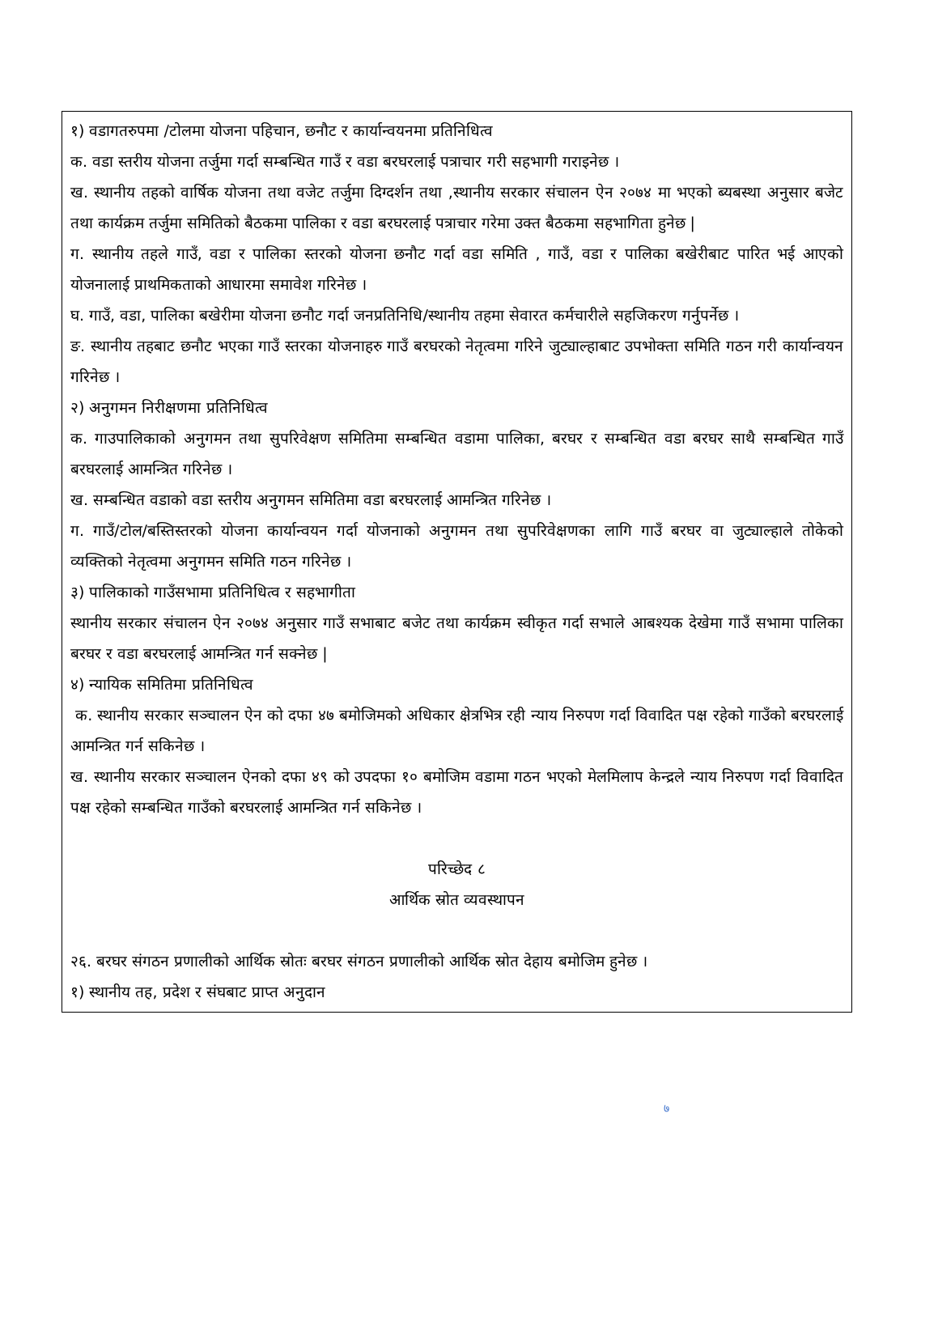१) वडागतरुपमा /टोलमा योजना पहिचान, छनौट र कार्यान्वयनमा प्रतिनिधित्व
क. वडा स्तरीय योजना तर्जुमा गर्दा सम्बन्धित गाउँ र वडा बरघरलाई पत्राचार गरी सहभागी गराइनेछ ।
ख. स्थानीय तहको वार्षिक योजना तथा वजेट तर्जुमा दिग्दर्शन तथा ,स्थानीय सरकार संचालन ऐन २०७४ मा भएको ब्यबस्था अनुसार बजेट तथा कार्यक्रम तर्जुमा समितिको बैठकमा पालिका र वडा बरघरलाई पत्राचार गरेमा उक्त बैठकमा सहभागिता हुनेछ |
ग. स्थानीय तहले गाउँ, वडा र पालिका स्तरको योजना छनौट गर्दा वडा समिति , गाउँ, वडा र पालिका बखेरीबाट पारित भई आएको योजनालाई प्राथमिकताको आधारमा समावेश गरिनेछ ।
घ. गाउँ, वडा, पालिका बखेरीमा योजना छनौट गर्दा जनप्रतिनिधि/स्थानीय तहमा सेवारत कर्मचारीले सहजिकरण गर्नुपर्नेछ ।
ङ. स्थानीय तहबाट छनौट भएका गाउँ स्तरका योजनाहरु गाउँ बरघरको नेतृत्वमा गरिने जुट्याल्हाबाट उपभोक्ता समिति गठन गरी कार्यान्वयन गरिनेछ ।
२) अनुगमन निरीक्षणमा प्रतिनिधित्व
क. गाउपालिकाको अनुगमन तथा सुपरिवेक्षण समितिमा सम्बन्धित वडामा पालिका, बरघर र सम्बन्धित वडा बरघर साथै सम्बन्धित गाउँ बरघरलाई आमन्त्रित गरिनेछ ।
ख. सम्बन्धित वडाको वडा स्तरीय अनुगमन समितिमा वडा बरघरलाई आमन्त्रित गरिनेछ ।
ग. गाउँ/टोल/बस्तिस्तरको योजना कार्यान्वयन गर्दा योजनाको अनुगमन तथा सुपरिवेक्षणका लागि गाउँ बरघर वा जुट्याल्हाले तोकेको व्यक्तिको नेतृत्वमा अनुगमन समिति गठन गरिनेछ ।
३) पालिकाको गाउँसभामा प्रतिनिधित्व र सहभागीता
स्थानीय सरकार संचालन ऐन २०७४ अनुसार गाउँ सभाबाट बजेट तथा कार्यक्रम स्वीकृत गर्दा सभाले आबश्यक देखेमा गाउँ सभामा पालिका बरघर र वडा बरघरलाई आमन्त्रित गर्न सक्नेछ |
४) न्यायिक समितिमा प्रतिनिधित्व
क. स्थानीय सरकार सञ्चालन ऐन को दफा ४७ बमोजिमको अधिकार क्षेत्रभित्र रही न्याय निरुपण गर्दा विवादित पक्ष रहेको गाउँको बरघरलाई आमन्त्रित गर्न सकिनेछ ।
ख. स्थानीय सरकार सञ्चालन ऐनको दफा ४९ को उपदफा १० बमोजिम वडामा गठन भएको मेलमिलाप केन्द्रले न्याय निरुपण गर्दा विवादित पक्ष रहेको सम्बन्धित गाउँको बरघरलाई आमन्त्रित गर्न सकिनेछ ।
परिच्छेद ८
आर्थिक स्रोत व्यवस्थापन
२६. बरघर संगठन प्रणालीको आर्थिक स्रोतः बरघर संगठन प्रणालीको आर्थिक स्रोत देहाय बमोजिम हुनेछ ।
१) स्थानीय तह, प्रदेश र संघबाट प्राप्त अनुदान
७